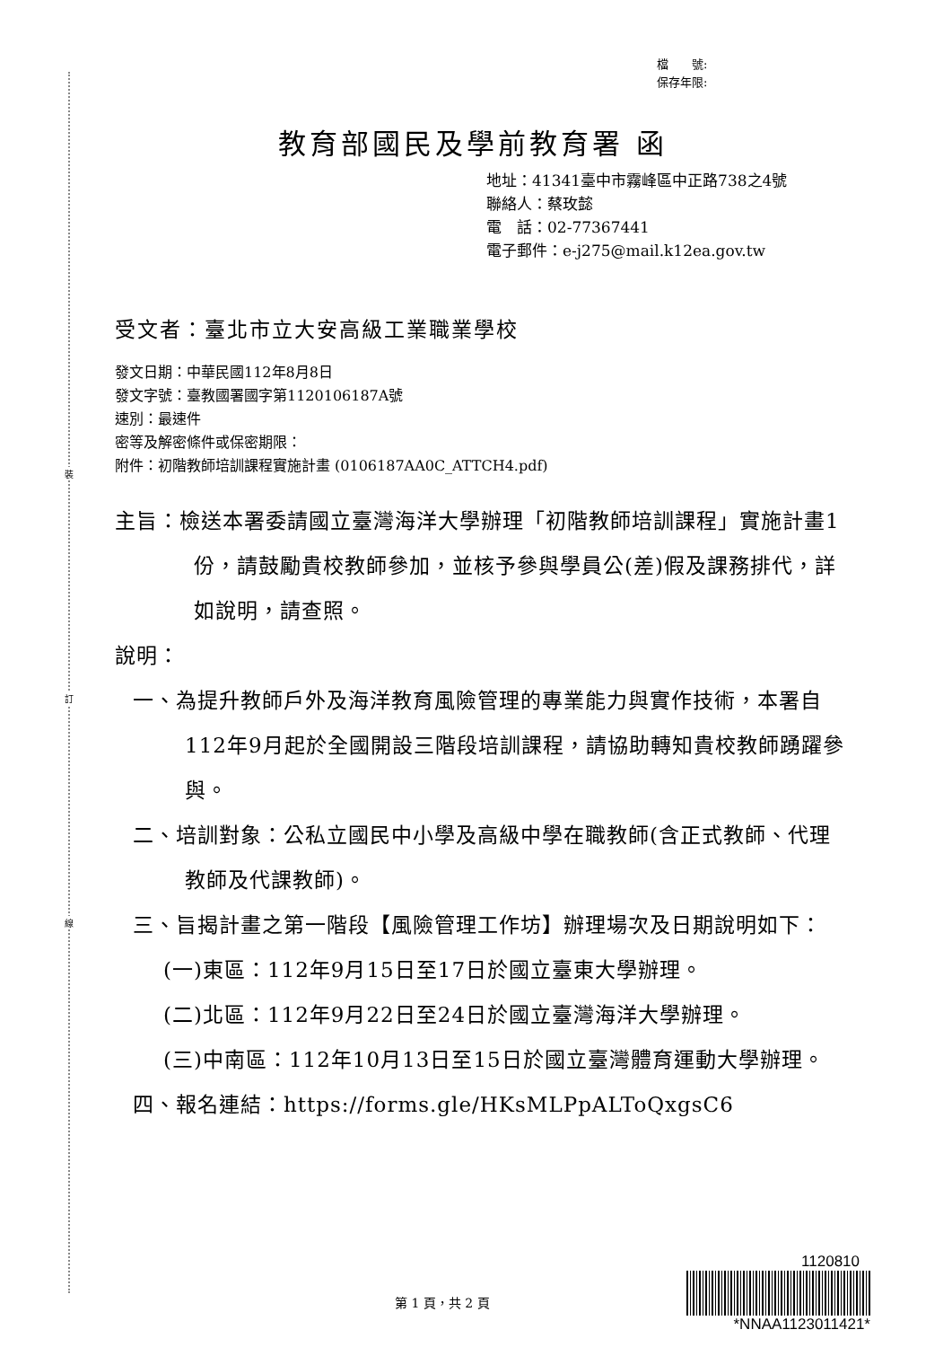裝
訂
線
檔　　號:
保存年限:
教育部國民及學前教育署 函
地址：41341臺中市霧峰區中正路738之4號
聯絡人：蔡玫懿
電　話：02-77367441
電子郵件：e-j275@mail.k12ea.gov.tw
受文者：臺北市立大安高級工業職業學校
發文日期：中華民國112年8月8日
發文字號：臺教國署國字第1120106187A號
速別：最速件
密等及解密條件或保密期限：
附件：初階教師培訓課程實施計畫 (0106187AA0C_ATTCH4.pdf)
主旨：檢送本署委請國立臺灣海洋大學辦理「初階教師培訓課程」實施計畫1份，請鼓勵貴校教師參加，並核予參與學員公(差)假及課務排代，詳如說明，請查照。
說明：
一、為提升教師戶外及海洋教育風險管理的專業能力與實作技術，本署自112年9月起於全國開設三階段培訓課程，請協助轉知貴校教師踴躍參與。
二、培訓對象：公私立國民中小學及高級中學在職教師(含正式教師、代理教師及代課教師)。
三、旨揭計畫之第一階段【風險管理工作坊】辦理場次及日期說明如下：
(一)東區：112年9月15日至17日於國立臺東大學辦理。
(二)北區：112年9月22日至24日於國立臺灣海洋大學辦理。
(三)中南區：112年10月13日至15日於國立臺灣體育運動大學辦理。
四、報名連結：https://forms.gle/HKsMLPpALToQxgsC6
第 1 頁，共 2 頁
1120810
*NNAA1123011421*